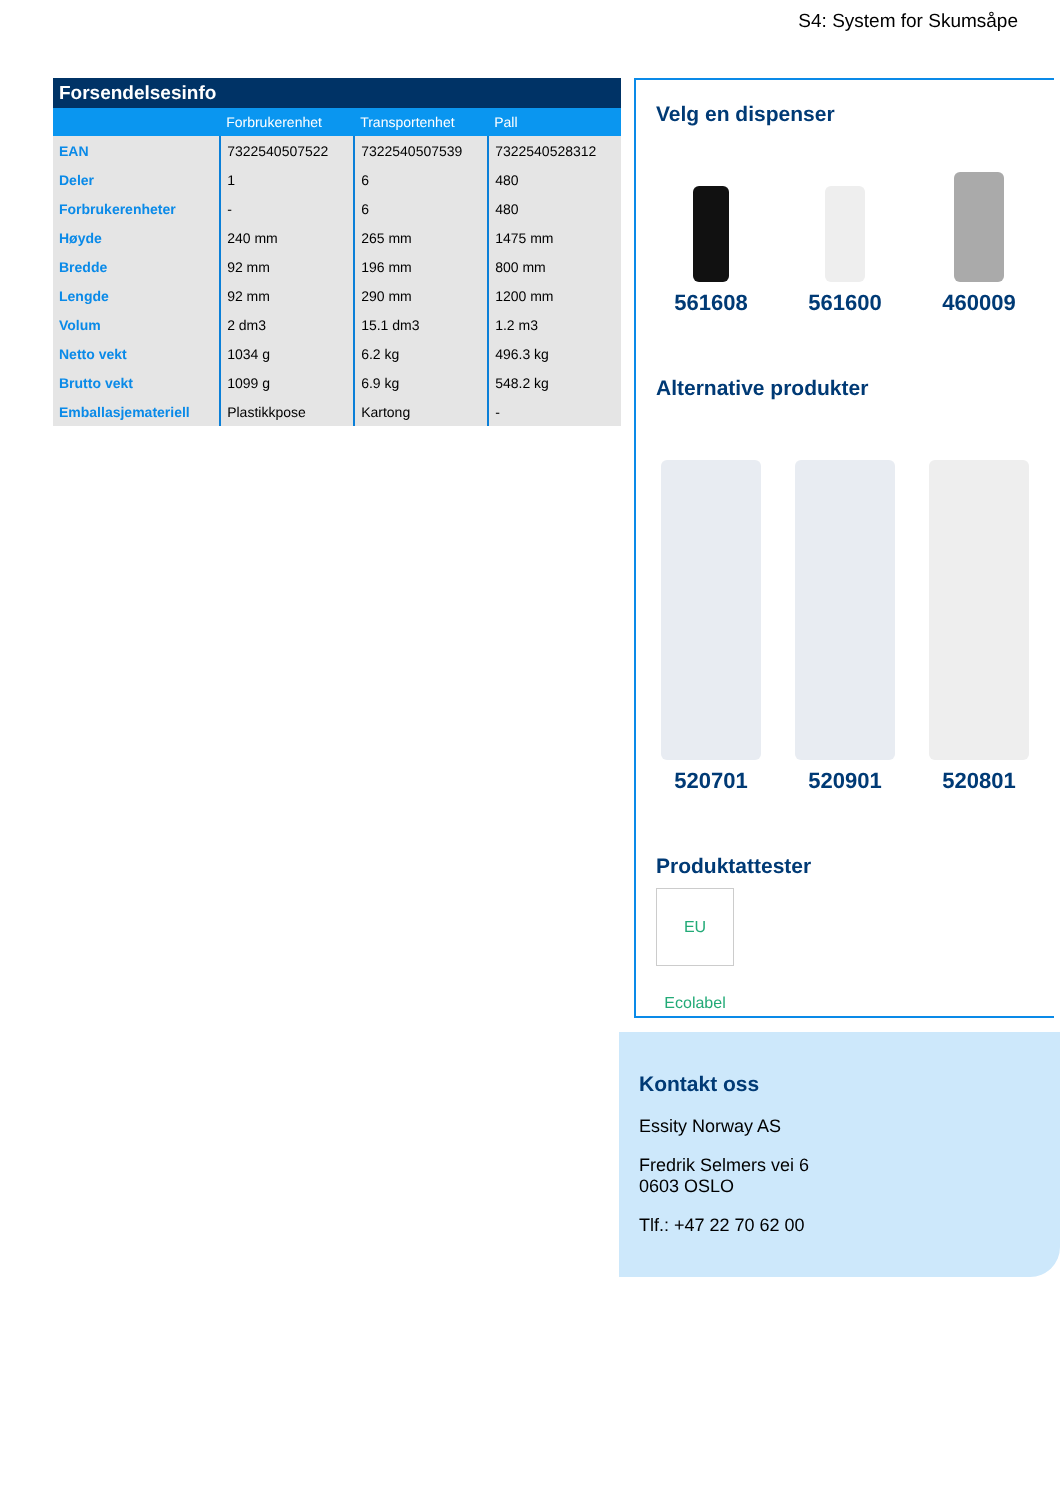S4: System for Skumsåpe
| Forsendelsesinfo | | | |
| --- | --- | --- | --- |
| | Forbrukerenhet | Transportenhet | Pall |
| EAN | 7322540507522 | 7322540507539 | 7322540528312 |
| Deler | 1 | 6 | 480 |
| Forbrukerenheter | - | 6 | 480 |
| Høyde | 240 mm | 265 mm | 1475 mm |
| Bredde | 92 mm | 196 mm | 800 mm |
| Lengde | 92 mm | 290 mm | 1200 mm |
| Volum | 2 dm3 | 15.1 dm3 | 1.2 m3 |
| Netto vekt | 1034 g | 6.2 kg | 496.3 kg |
| Brutto vekt | 1099 g | 6.9 kg | 548.2 kg |
| Emballasjemateriell | Plastikkpose | Kartong | - |
Velg en dispenser
561608 561600 460009
Alternative produkter
520701 520901 520801
Produktattester
EU Ecolabel
Kontakt oss
Essity Norway AS
Fredrik Selmers vei 6
0603 OSLO
Tlf.: +47 22 70 62 00